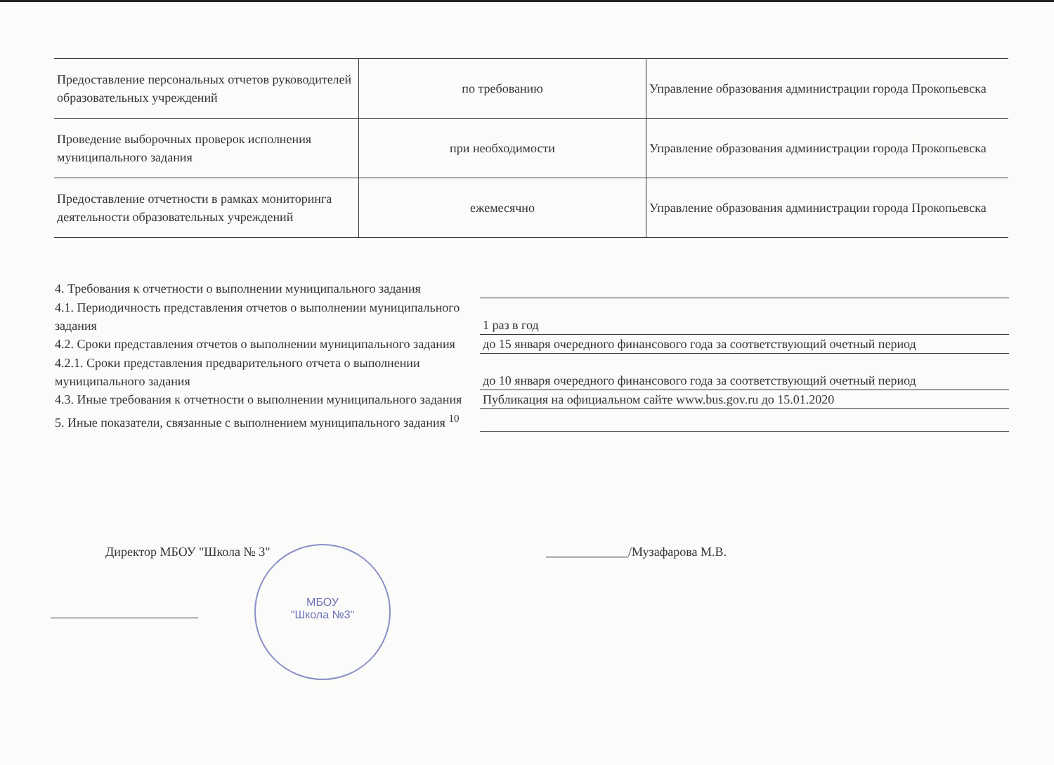| Предоставление персональных отчетов руководителей образовательных учреждений | по требованию | Управление образования администрации города Прокопьевска |
| Проведение выборочных проверок исполнения муниципального задания | при необходимости | Управление образования администрации города Прокопьевска |
| Предоставление отчетности в рамках мониторинга деятельности образовательных учреждений | ежемесячно | Управление образования администрации города Прокопьевска |
4. Требования к отчетности о выполнении муниципального задания
4.1. Периодичность представления отчетов о выполнении муниципального задания
1 раз в год
4.2. Сроки представления отчетов о выполнении муниципального задания
до 15 января очередного финансового года за соответствующий очетный период
4.2.1. Сроки представления предварительного отчета о выполнении муниципального задания
до 10 января очередного финансового года за соответствующий очетный период
4.3. Иные требования к отчетности о выполнении муниципального задания
Публикация на официальном сайте www.bus.gov.ru до 15.01.2020
5. Иные показатели, связанные с выполнением муниципального задания <sup>10</sup>
Директор МБОУ "Школа № 3" _____________/Музафарова М.В.
МБОУ
"Школа №3"